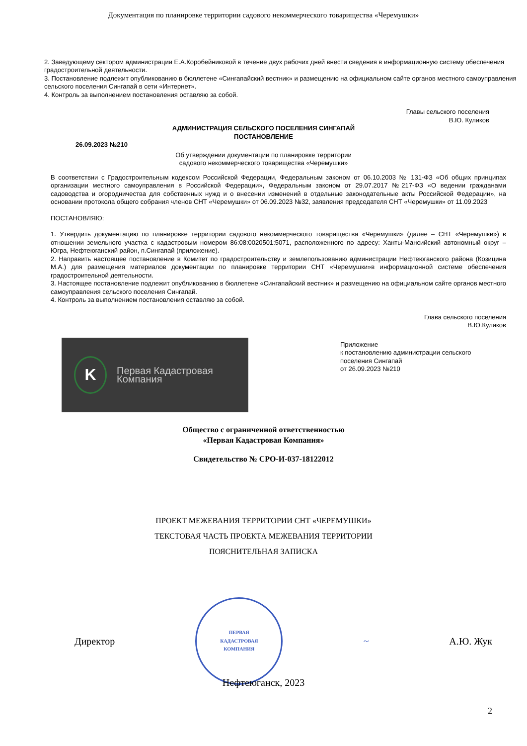Документация по планировке территории садового некоммерческого товарищества «Черемушки»
2. Заведующему сектором администрации Е.А.Коробейниковой в течение двух рабочих дней внести сведения в информационную систему обеспечения градостроительной деятельности.
3. Постановление подлежит опубликованию в бюллетене «Сингапайский вестник» и размещению на официальном сайте органов местного самоуправления сельского поселения Сингапай в сети «Интернет».
4. Контроль за выполнением постановления оставляю за собой.
Главы сельского поселения
В.Ю. Куликов
АДМИНИСТРАЦИЯ СЕЛЬСКОГО ПОСЕЛЕНИЯ СИНГАПАЙ
ПОСТАНОВЛЕНИЕ
26.09.2023 №210
Об утверждении документации по планировке территории
садового некоммерческого товарищества «Черемушки»
В соответствии с Градостроительным кодексом Российской Федерации, Федеральным законом от 06.10.2003 № 131-ФЗ «Об общих принципах организации местного самоуправления в Российской Федерации», Федеральным законом от 29.07.2017 №217-ФЗ «О ведении гражданами садоводства и огородничества для собственных нужд и о внесении изменений в отдельные законодательные акты Российской Федерации», на основании протокола общего собрания членов СНТ «Черемушки» от 06.09.2023 №32, заявления председателя СНТ «Черемушки» от 11.09.2023
ПОСТАНОВЛЯЮ:
1. Утвердить документацию по планировке территории садового некоммерческого товарищества «Черемушки» (далее – СНТ «Черемушки») в отношении земельного участка с кадастровым номером 86:08:0020501:5071, расположенного по адресу: Ханты-Мансийский автономный округ – Югра, Нефтеюганский район, п.Сингапай (приложение).
2. Направить настоящее постановление в Комитет по градостроительству и землепользованию администрации Нефтеюганского района (Козицина М.А.) для размещения материалов документации по планировке территории СНТ «Черемушки»в информационной системе обеспечения градостроительной деятельности.
3. Настоящее постановление подлежит опубликованию в бюллетене «Сингапайский вестник» и размещению на официальном сайте органов местного самоуправления сельского поселения Сингапай.
4. Контроль за выполнением постановления оставляю за собой.
Глава сельского поселения
В.Ю.Куликов
K
Первая Кадастровая
Компания
Приложение
к постановлению администрации сельского
поселения Сингапай
от 26.09.2023 №210
Общество с ограниченной ответственностью
«Первая Кадастровая Компания»
Свидетельство № СРО-И-037-18122012
ПРОЕКТ МЕЖЕВАНИЯ ТЕРРИТОРИИ СНТ «ЧЕРЕМУШКИ»
ТЕКСТОВАЯ ЧАСТЬ ПРОЕКТА МЕЖЕВАНИЯ ТЕРРИТОРИИ
ПОЯСНИТЕЛЬНАЯ ЗАПИСКА
Директор
ПЕРВАЯ
КАДАСТРОВАЯ
КОМПАНИЯ
~ А.Ю. Жук
Нефтеюганск, 2023
2